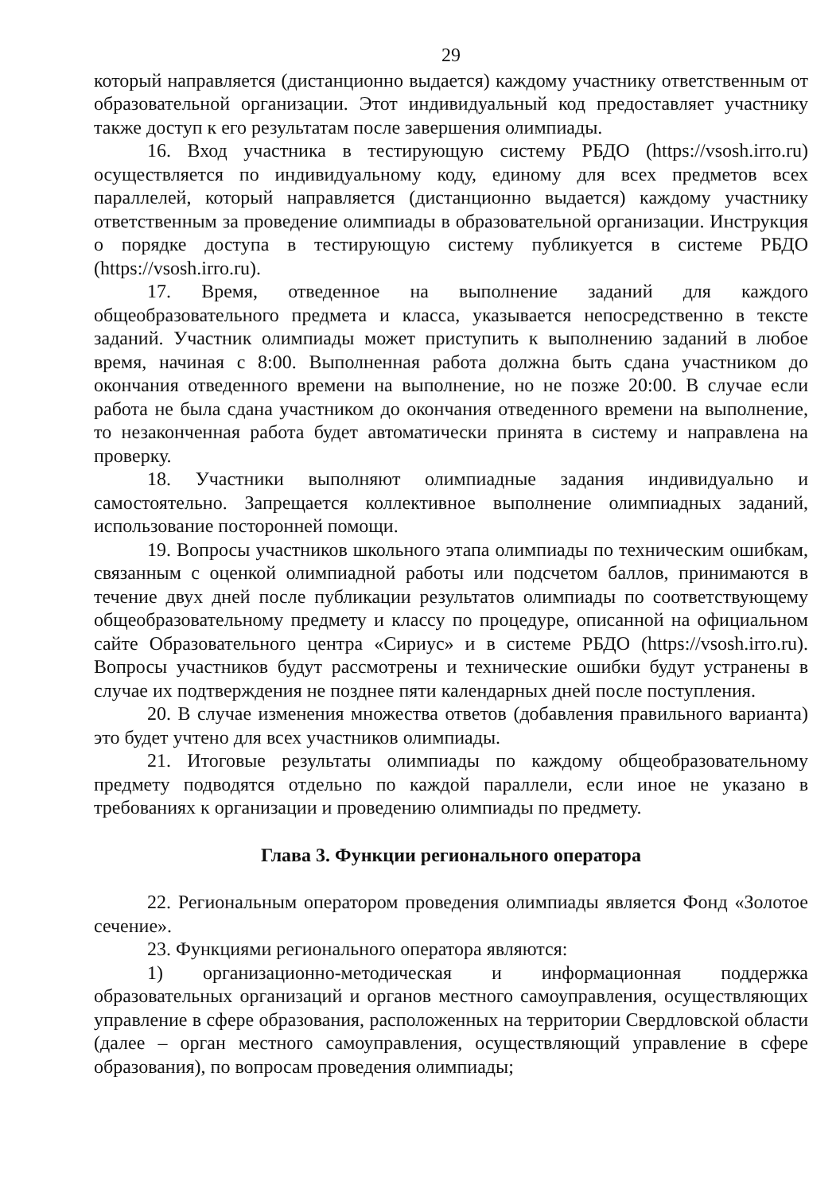29
который направляется (дистанционно выдается) каждому участнику ответственным от образовательной организации. Этот индивидуальный код предоставляет участнику также доступ к его результатам после завершения олимпиады.
16. Вход участника в тестирующую систему РБДО (https://vsosh.irro.ru) осуществляется по индивидуальному коду, единому для всех предметов всех параллелей, который направляется (дистанционно выдается) каждому участнику ответственным за проведение олимпиады в образовательной организации. Инструкция о порядке доступа в тестирующую систему публикуется в системе РБДО (https://vsosh.irro.ru).
17. Время, отведенное на выполнение заданий для каждого общеобразовательного предмета и класса, указывается непосредственно в тексте заданий. Участник олимпиады может приступить к выполнению заданий в любое время, начиная с 8:00. Выполненная работа должна быть сдана участником до окончания отведенного времени на выполнение, но не позже 20:00. В случае если работа не была сдана участником до окончания отведенного времени на выполнение, то незаконченная работа будет автоматически принята в систему и направлена на проверку.
18. Участники выполняют олимпиадные задания индивидуально и самостоятельно. Запрещается коллективное выполнение олимпиадных заданий, использование посторонней помощи.
19. Вопросы участников школьного этапа олимпиады по техническим ошибкам, связанным с оценкой олимпиадной работы или подсчетом баллов, принимаются в течение двух дней после публикации результатов олимпиады по соответствующему общеобразовательному предмету и классу по процедуре, описанной на официальном сайте Образовательного центра «Сириус» и в системе РБДО (https://vsosh.irro.ru). Вопросы участников будут рассмотрены и технические ошибки будут устранены в случае их подтверждения не позднее пяти календарных дней после поступления.
20. В случае изменения множества ответов (добавления правильного варианта) это будет учтено для всех участников олимпиады.
21. Итоговые результаты олимпиады по каждому общеобразовательному предмету подводятся отдельно по каждой параллели, если иное не указано в требованиях к организации и проведению олимпиады по предмету.
Глава 3. Функции регионального оператора
22. Региональным оператором проведения олимпиады является Фонд «Золотое сечение».
23. Функциями регионального оператора являются:
1) организационно-методическая и информационная поддержка образовательных организаций и органов местного самоуправления, осуществляющих управление в сфере образования, расположенных на территории Свердловской области (далее – орган местного самоуправления, осуществляющий управление в сфере образования), по вопросам проведения олимпиады;